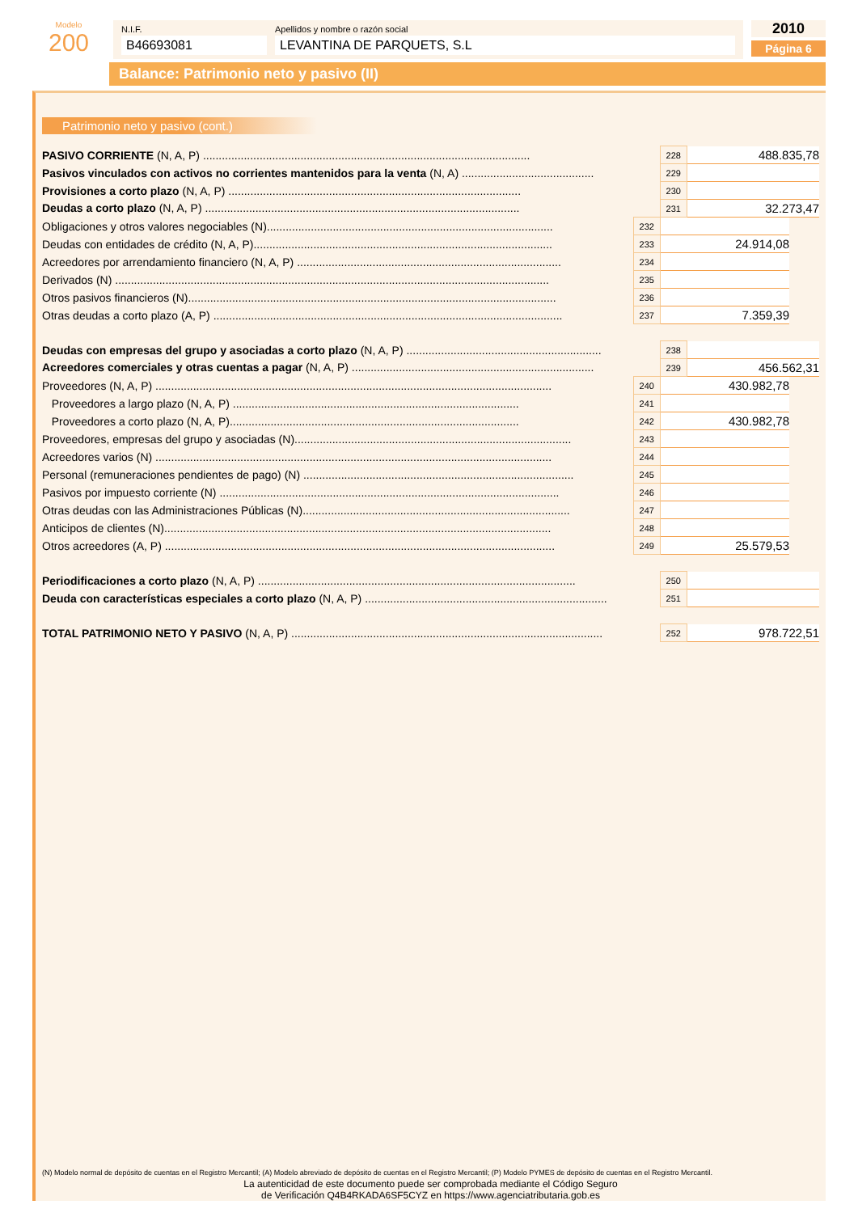Modelo
200
N.I.F.
B46693081
Apellidos y nombre o razón social
LEVANTINA DE PARQUETS, S.L
2010
Página 6
Balance: Patrimonio neto y pasivo (II)
Patrimonio neto y pasivo (cont.)
| PASIVO CORRIENTE (N, A, P) ........................................................................................................ | | 228 | 488.835,78 | |
| Pasivos vinculados con activos no corrientes mantenidos para la venta (N, A) .......................................... | | 229 | | |
| Provisiones a corto plazo (N, A, P) ............................................................................................. | | 230 | | |
| Deudas a corto plazo (N, A, P) .................................................................................................... | | 231 | 32.273,47 | |
| Obligaciones y otros valores negociables (N)........................................................................................... | 232 | | | |
| Deudas con entidades de crédito (N, A, P)............................................................................................... | 233 | 24.914,08 | | |
| Acreedores por arrendamiento financiero (N, A, P) .................................................................................... | 234 | | | |
| Derivados (N) .......................................................................................................................................... | 235 | | | |
| Otros pasivos financieros (N)..................................................................................................................... | 236 | | | |
| Otras deudas a corto plazo (A, P) ............................................................................................................... | 237 | 7.359,39 | | |
| Deudas con empresas del grupo y asociadas a corto plazo (N, A, P) .............................................................. | | 238 | | |
| Acreedores comerciales y otras cuentas a pagar (N, A, P) ............................................................................. | | 239 | 456.562,31 | |
| Proveedores (N, A, P) .............................................................................................................................. | 240 | 430.982,78 | | |
| Proveedores a largo plazo (N, A, P) ........................................................................................... | 241 | | | |
| Proveedores a corto plazo (N, A, P)............................................................................................ | 242 | 430.982,78 | | |
| Proveedores, empresas del grupo y asociadas (N)........................................................................................ | 243 | | | |
| Acreedores varios (N) .............................................................................................................................. | 244 | | | |
| Personal (remuneraciones pendientes de pago) (N) ...................................................................................... | 245 | | | |
| Pasivos por impuesto corriente (N) ............................................................................................................ | 246 | | | |
| Otras deudas con las Administraciones Públicas (N)..................................................................................... | 247 | | | |
| Anticipos de clientes (N)........................................................................................................................... | 248 | | | |
| Otros acreedores (A, P) ............................................................................................................................ | 249 | 25.579,53 | | |
| Periodificaciones a corto plazo (N, A, P) ..................................................................................................... | | 250 | | |
| Deuda con características especiales a corto plazo (N, A, P) ............................................................................. | | 251 | | |
| TOTAL PATRIMONIO NETO Y PASIVO (N, A, P) ................................................................................................... | | 252 | 978.722,51 | |
(N) Modelo normal de depósito de cuentas en el Registro Mercantil; (A) Modelo abreviado de depósito de cuentas en el Registro Mercantil; (P) Modelo PYMES de depósito de cuentas en el Registro Mercantil.
La autenticidad de este documento puede ser comprobada mediante el Código Seguro
de Verificación Q4B4RKADA6SF5CYZ en https://www.agenciatributaria.gob.es